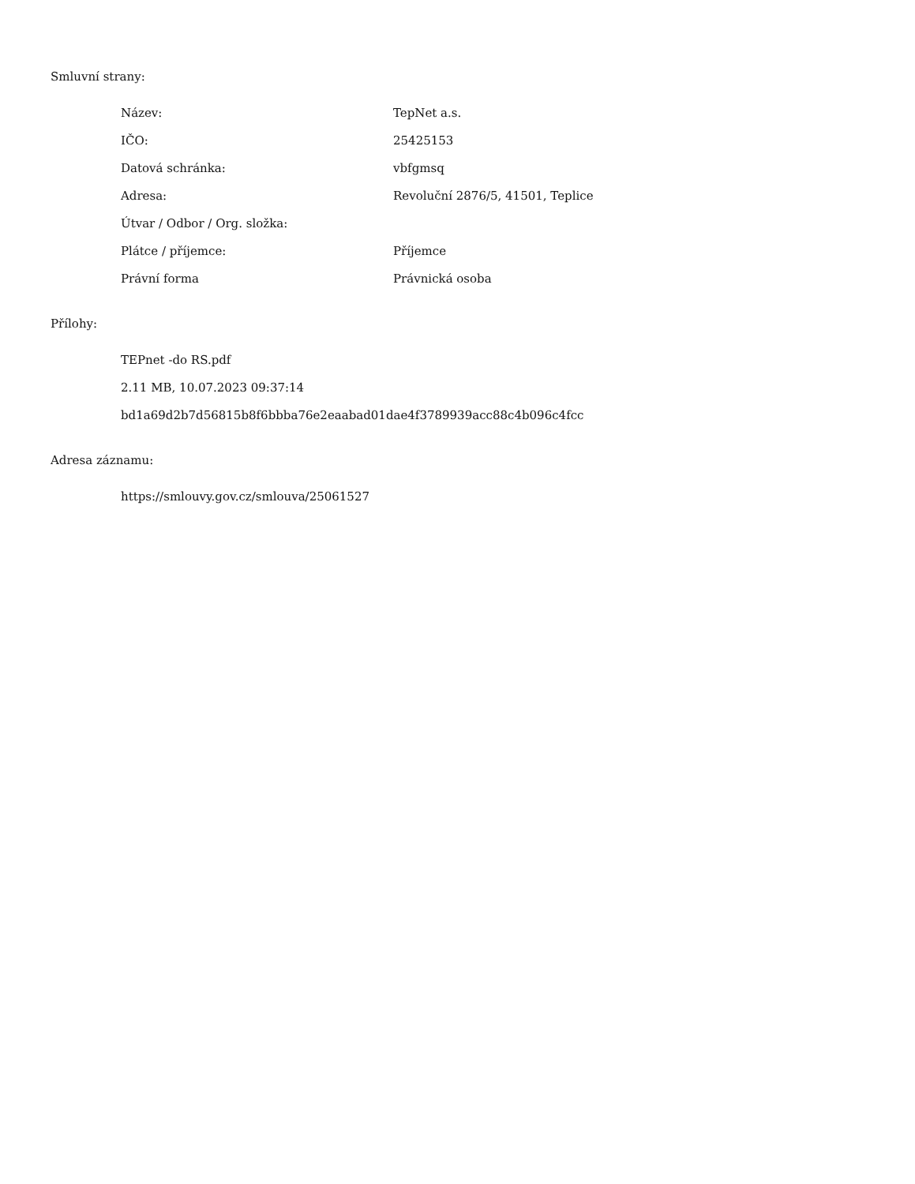Smluvní strany:
| Název: | TepNet a.s. |
| IČO: | 25425153 |
| Datová schránka: | vbfgmsq |
| Adresa: | Revoluční 2876/5, 41501, Teplice |
| Útvar / Odbor / Org. složka: | |
| Plátce / příjemce: | Příjemce |
| Právní forma | Právnická osoba |
Přílohy:
TEPnet -do RS.pdf
2.11 MB, 10.07.2023 09:37:14
bd1a69d2b7d56815b8f6bbba76e2eaabad01dae4f3789939acc88c4b096c4fcc
Adresa záznamu:
https://smlouvy.gov.cz/smlouva/25061527